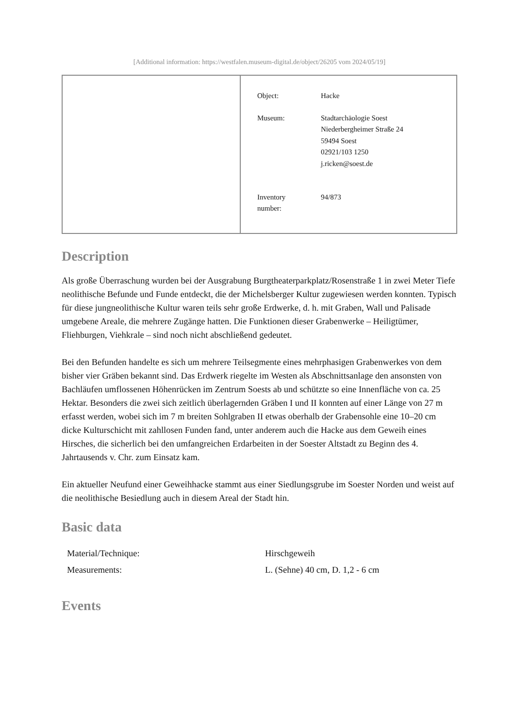[Additional information: https://westfalen.museum-digital.de/object/26205 vom 2024/05/19]
| Object: | Hacke |
| Museum: | Stadtarchäologie Soest Niederbergheimer Straße 24 59494 Soest 02921/103 1250 j.ricken@soest.de |
| Inventory number: | 94/873 |
Description
Als große Überraschung wurden bei der Ausgrabung Burgtheaterparkplatz/Rosenstraße 1 in zwei Meter Tiefe neolithische Befunde und Funde entdeckt, die der Michelsberger Kultur zugewiesen werden konnten. Typisch für diese jungneolithische Kultur waren teils sehr große Erdwerke, d. h. mit Graben, Wall und Palisade umgebene Areale, die mehrere Zugänge hatten. Die Funktionen dieser Grabenwerke – Heiligtümer, Fliehburgen, Viehkrale – sind noch nicht abschließend gedeutet.
Bei den Befunden handelte es sich um mehrere Teilsegmente eines mehrphasigen Grabenwerkes von dem bisher vier Gräben bekannt sind. Das Erdwerk riegelte im Westen als Abschnittsanlage den ansonsten von Bachläufen umflossenen Höhenrücken im Zentrum Soests ab und schützte so eine Innenfläche von ca. 25 Hektar. Besonders die zwei sich zeitlich überlagernden Gräben I und II konnten auf einer Länge von 27 m erfasst werden, wobei sich im 7 m breiten Sohlgraben II etwas oberhalb der Grabensohle eine 10–20 cm dicke Kulturschicht mit zahllosen Funden fand, unter anderem auch die Hacke aus dem Geweih eines Hirsches, die sicherlich bei den umfangreichen Erdarbeiten in der Soester Altstadt zu Beginn des 4. Jahrtausends v. Chr. zum Einsatz kam.
Ein aktueller Neufund einer Geweihhacke stammt aus einer Siedlungsgrube im Soester Norden und weist auf die neolithische Besiedlung auch in diesem Areal der Stadt hin.
Basic data
| Material/Technique: | Hirschgeweih |
| Measurements: | L. (Sehne) 40 cm, D. 1,2 - 6 cm |
Events